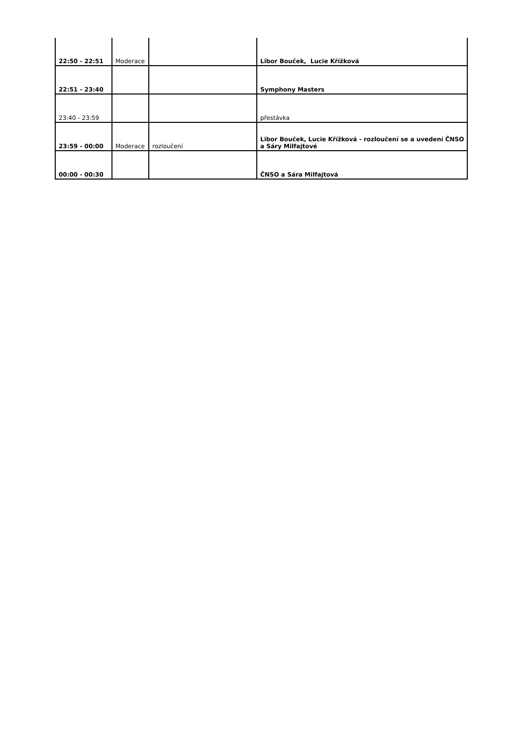| 22:50 - 22:51 | Moderace | | Libor Bouček, Lucie Křížková |
| 22:51 - 23:40 | | | Symphony Masters |
| 23:40 - 23:59 | | | přestávka |
| 23:59 - 00:00 | Moderace | rozloučení | Libor Bouček, Lucie Křížková - rozloučení se a uvedení ČNSO a Sáry Milfajtové |
| 00:00 - 00:30 | | | ČNSO a Sára Milfajtová |